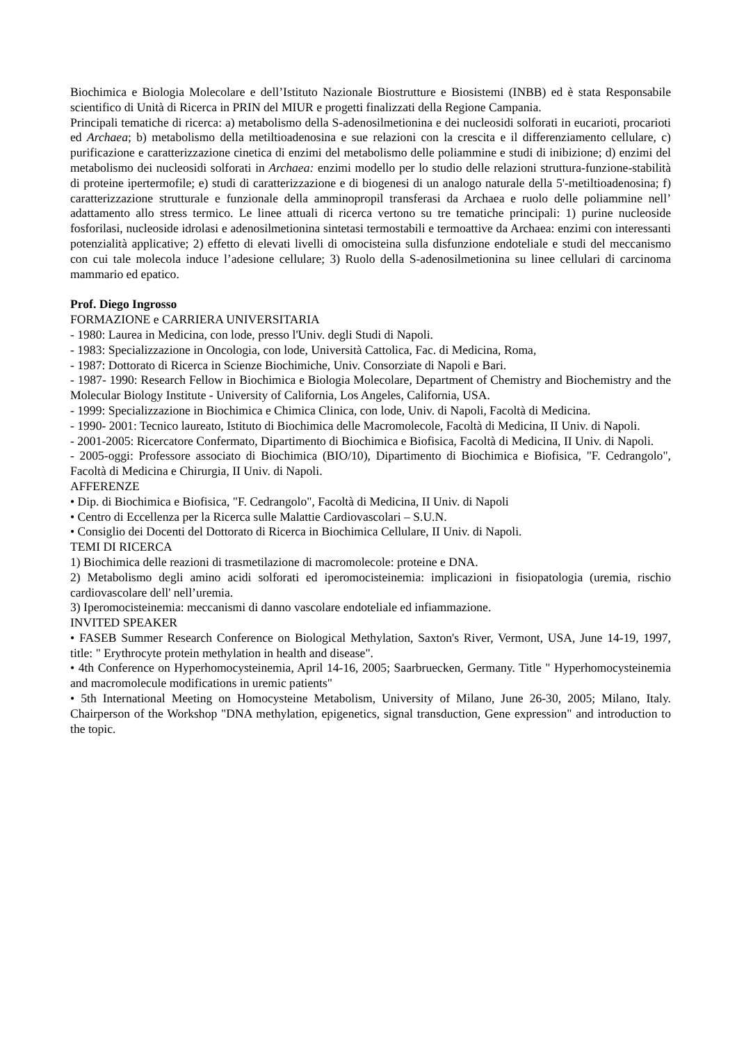Biochimica e Biologia Molecolare e dell’Istituto Nazionale Biostrutture e Biosistemi (INBB) ed è stata Responsabile scientifico di Unità di Ricerca in PRIN del MIUR e progetti finalizzati della Regione Campania.
Principali tematiche di ricerca: a) metabolismo della S-adenosilmetionina e dei nucleosidi solforati in eucarioti, procarioti ed Archaea; b) metabolismo della metiltioadenosina e sue relazioni con la crescita e il differenziamento cellulare, c) purificazione e caratterizzazione cinetica di enzimi del metabolismo delle poliammine e studi di inibizione; d) enzimi del metabolismo dei nucleosidi solforati in Archaea: enzimi modello per lo studio delle relazioni struttura-funzione-stabilità di proteine ipertermofile; e) studi di caratterizzazione e di biogenesi di un analogo naturale della 5'-metiltioadenosina; f) caratterizzazione strutturale e funzionale della amminopropil transferasi da Archaea e ruolo delle poliammine nell’ adattamento allo stress termico. Le linee attuali di ricerca vertono su tre tematiche principali: 1) purine nucleoside fosforilasi, nucleoside idrolasi e adenosilmetionina sintetasi termostabili e termoattive da Archaea: enzimi con interessanti potenzialità applicative; 2) effetto di elevati livelli di omocisteina sulla disfunzione endoteliale e studi del meccanismo con cui tale molecola induce l’adesione cellulare; 3) Ruolo della S-adenosilmetionina su linee cellulari di carcinoma mammario ed epatico.
Prof. Diego Ingrosso
FORMAZIONE e CARRIERA UNIVERSITARIA
- 1980: Laurea in Medicina, con lode, presso l'Univ. degli Studi di Napoli.
- 1983: Specializzazione in Oncologia, con lode, Università Cattolica, Fac. di Medicina, Roma,
- 1987: Dottorato di Ricerca in Scienze Biochimiche, Univ. Consorziate di Napoli e Bari.
- 1987- 1990: Research Fellow in Biochimica e Biologia Molecolare, Department of Chemistry and Biochemistry and the Molecular Biology Institute - University of California, Los Angeles, California, USA.
- 1999: Specializzazione in Biochimica e Chimica Clinica, con lode, Univ. di Napoli, Facoltà di Medicina.
- 1990- 2001: Tecnico laureato, Istituto di Biochimica delle Macromolecole, Facoltà di Medicina, II Univ. di Napoli.
- 2001-2005: Ricercatore Confermato, Dipartimento di Biochimica e Biofisica, Facoltà di Medicina, II Univ. di Napoli.
- 2005-oggi: Professore associato di Biochimica (BIO/10), Dipartimento di Biochimica e Biofisica, "F. Cedrangolo", Facoltà di Medicina e Chirurgia, II Univ. di Napoli.
AFFERENZE
• Dip. di Biochimica e Biofisica, "F. Cedrangolo", Facoltà di Medicina, II Univ. di Napoli
• Centro di Eccellenza per la Ricerca sulle Malattie Cardiovascolari – S.U.N.
• Consiglio dei Docenti del Dottorato di Ricerca in Biochimica Cellulare, II Univ. di Napoli.
TEMI DI RICERCA
1) Biochimica delle reazioni di trasmetilazione di macromolecole: proteine e DNA.
2) Metabolismo degli amino acidi solforati ed iperomocisteinemia: implicazioni in fisiopatologia (uremia, rischio cardiovascolare dell' nell’uremia.
3) Iperomocisteinemia: meccanismi di danno vascolare endoteliale ed infiammazione.
INVITED SPEAKER
• FASEB Summer Research Conference on Biological Methylation, Saxton's River, Vermont, USA, June 14-19, 1997, title: " Erythrocyte protein methylation in health and disease".
• 4th Conference on Hyperhomocysteinemia, April 14-16, 2005; Saarbruecken, Germany. Title " Hyperhomocysteinemia and macromolecule modifications in uremic patients"
• 5th International Meeting on Homocysteine Metabolism, University of Milano, June 26-30, 2005; Milano, Italy. Chairperson of the Workshop "DNA methylation, epigenetics, signal transduction, Gene expression" and introduction to the topic.